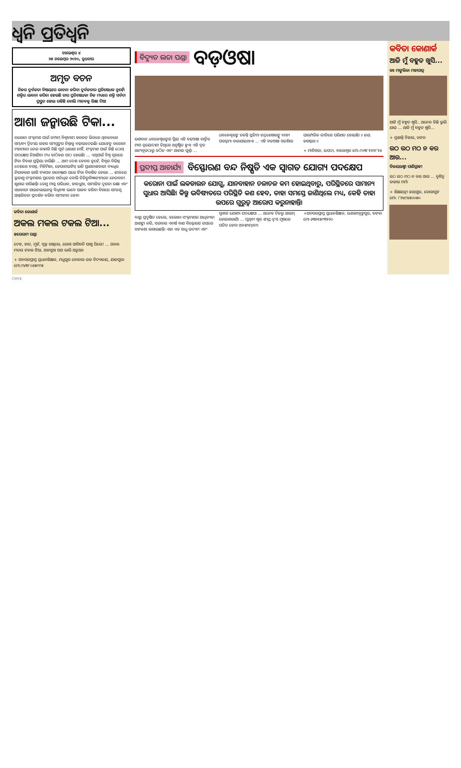ଧ୍ୱନି ପ୍ରତିଧ୍ୱନି
ବାଲେଶ୍ୱର ୪
୨୫ ନଭେମ୍ବର ୨୦୨୦, ବୁଧବାର
ଅମୃତ ବଚନ
ନିଜର ଦୁର୍ବଳତା ବିଷୟରେ ଭାବନା କରିବା ଦୁର୍ବଳତାର ପ୍ରତିଷେଧକ ନୁହେଁ। ଶକ୍ତିର ଭାବନା କରିବା ହେଉଛି ତାର ପ୍ରତିଷେଧକ। ନିଜ ମଧ୍ୟରେ ଶକ୍ତି ସର୍ବଦା ପ୍ରସ୍ତୁତ ହୋଇ ରହିଛି ବୋଲି ମାନବକୁ ଶିକ୍ଷା ଦିଅ।
ଆଶା ଜନ୍ମାଉଛି ଟିକା...
କରୋନା ସଂକ୍ରମଣ ପାଇଁ ତମାମ୍ ବିଶ୍ୱବାସୀ ହରକତ୍ ଭିତରେ ଥିବାବେଳେ ସମ୍ଭାବ୍ୟ ଦ୍ୱିତୀୟ ଲହର ସମସ୍ତଙ୍କର ଚିନ୍ତାକୁ ବଢ଼ାଇଦେଇଛି। ଯେହେତୁ କରୋନା ମହାମାରୀ ନେଇ କାହାରି କିଛି ପୂର୍ବ ଧାରଣା ନାହିଁ, ସଂକ୍ରମଣ ପାଇଁ କିଛି ଠୋସ୍ ପଦକ୍ଷେପ ନିଆଯିବା ମଧ୍ୟ କାଠିକର ପାଠ ହେଉଛି। ... ଏଥିପାଇଁ ବିଶ୍ୱ ସ୍ତରରେ ଟିକା ବିକାଶ ପ୍ରକ୍ରିୟା ଚାଲିଛି। ... ଆମ ଦେଶ କେବଳ ନୁହେଁ, ବିଶ୍ୱର ବିଭିନ୍ନ ଦେଶରେ ବସନ୍ତ, ମିଳିମିଳା, ହେପାଟାଇଟିସ୍ ଭଳି ପ୍ରାଣନାଶକାରୀ ବ୍ୟାଧିର ନିରାକରଣ ଲାଗି ବ୍ୟାପକ ଗବେଷଣା ପରେ ଟିକା ବିକଶିତ ହେଲା। ... ଶୀତରେ ଭୂତାଣୁ ସଂକ୍ରମଣର ପ୍ରକୋପ ସର୍ବାଧିକ ବୋଲି ଚିକିତ୍ସାବିଜ୍ଞାନୀମାନେ ଚେତାବନୀ ଶୁଣାଇ ସାରିଛନ୍ତି। ତେଣୁ ମାସ୍କ ପରିଧାନ, ହାତଧୁଆ, ସାମାଜିକ ଦୂରତା ରକ୍ଷା ଏବଂ ସରକାରୀ ଗାଇଡଲାଇନକୁ ବିଧିବଦ୍ଧ ଭାବେ ପାଳନ କରିବା ବିଗରେ ସମସ୍ତେ ଆନ୍ତରିକତା ପ୍ରଦର୍ଶନ କରିବା ସମୀଚୀନ ହେବ।
କବିତା କୋଣାର୍କ
ଅକଲ ମକଲ ଟକଲ ଟିଆ...
ହରେରାମ ପଣ୍ଡା
ଦେହ, ହାତ, ମୁହଁ, ସ୍ୱଚ୍ଛ ରଖିଲେ, ରୋଗ ଆସିବନି ପାଖୁ ପିଲେ! ... ଅକଲ ମକଲ ଟକଲ ଟିଆ, ଅଳସୁଆ ପଣ ଭାରି ଅଡୁଆ॥
+ ଅବସରପ୍ରାପ୍ତ ପ୍ରଧାନଶିକ୍ଷକ, ମଧୁପୁର ନୋଡାଲ ଉଚ୍ଚ ବିଦ୍ୟାଳୟ, ଯାଜପୁର। ମୋ:୯୪୩୮୦୬୫୯୯୫
ବିଦ୍ୟୁତ ଲତା ପଣ୍ଡା
ବଡ଼ଓଷା
ଭଗବାନ ଧବଳେଶ୍ୱରଙ୍କର ପ୍ରିୟ ଏହି ବଡ଼ଓଷା କାର୍ତ୍ତିକ ମାସ ତ୍ରୟୋଦଶୀ ତିଥିରେ ଅନୁଷ୍ଠିତ ହୁଏ। ଏହି ବ୍ରତ ଅନ୍ୟବ୍ରତଠାରୁ କଠିନ ଏବଂ ଆଚାର ପୂର୍ଣ୍ଣ। ... ଧବଳେଶ୍ୱରଙ୍କ ଚଳନ୍ତି ପ୍ରତିମା ଚନ୍ଦ୍ରଶେଖରଙ୍କୁ ବାହ୍ୟ ପରକ୍ରମା କରାଯାଇଥାଏ। ... ଏହି ବଡ଼ଓଷା ଓଡ଼ିଶାର ପାରମ୍ପରିକ ରୀତିରେ ପରିଣତ ହୋଇଛି। ॥ ଜୟ ଜଗନ୍ନାଥ ॥
+ ମାଟିଗଡ଼ା, ଊପଦା, ବାଲେଶ୍ୱର ମୋ.୯୦୩୮୧୨୨୮୨୬
ପ୍ରଦୀପ୍ତ ଆଚାର୍ଯ୍ୟ
ବିସ୍ଫୋରଣ ବନ୍ଦ ନିଷ୍ପତି ଏକ ସ୍ୱାଗତ ଯୋଗ୍ୟ ପଦକ୍ଷେପ
କରୋନା ପାଇଁ ଲକଡାଉନ ଯୋଗୁ, ଯାନବାହାନ ଚଳାଚଳ କମ ହୋଇଥିବାରୁ, ପରିସ୍ଥିତରେ ସାମାନ୍ୟ ସୁଧାର ଆସିଛି। କିନ୍ତୁ ଭବିଷ୍ୟତରେ ପରିସ୍ଥିତି କଣ ହେବ, ତାହା ସମସ୍ତେ ଜାଣିଥିଲେ ମଧ୍ୟ, କେହି ତାହା ଉପରେ ଗୁରୁତ୍ୱ ଆରୋପ କରୁନାହାନ୍ତି।
ବାୟୁ ପ୍ରଦୂଷିତ ହେଲେ, କରୋନା ସଂକ୍ରମଣର ଆଧିକ୍ୟତା ଆଶଙ୍କା କରି, ସରକାର ଏବର୍ଷ ବାଣ ବିସ୍ଫୋରଣ ଉପରେ କଟକଣା ଲଗାଇଛନ୍ତି। ଏହା ଏକ ସାଧୁ ଉଦ୍ୟମ ଏବଂ ସ୍ୱାଗତ ଯୋଗ୍ୟ ପଦକ୍ଷେପ। ... ଅନେକ ଦିନରୁ ଆରମ୍ଭ ହୋଇଗଲାଣି। ... ପୃଥିବୀ ଖୁବ୍ ଶୀଘ୍ର ଧ୍ୱଂସ ମୁଖରେ ପତିତ ହେବା ଅବଶ୍ୟମ୍ଭାବୀ।
+ଅବସରପ୍ରାପ୍ତ ପ୍ରଧାନଶିକ୍ଷକ, ଊଣାଶୀବ୍ରହ୍ମପୁର, କଟକ। ମୋ-୬୩୭୧୫୯୩୨୨୦
କବିତା କୋଣାର୍କ
ଆଜି ମୁଁ ବହୁତ ଖୁସି...
ଡଃ ମାଙ୍ଗଲିକା ମହାପାତ୍ର
ଆଜି ମୁଁ ବହୁତ ଖୁସି.. ଅନେକ କିଛି ଭୁଲି ଯାଇ ... ଆଜି ମୁଁ ବହୁତ ଖୁସି...
+ ପ୍ରଶାନ୍ତି ବିହାର, କଟକ
ଉଠ ଉଠ ମଠ ନ କର ଆଉ...
ବିଜୟଲକ୍ଷ୍ମୀ ପାଣିଗ୍ରାହୀ
ଉଠ ଉଠ ମଠ ନ କର ଆଉ ... ବୁଝିବୁ ତାହାର ମର୍ମ।
+ ଶିକ୍ଷୟତ୍ରୀ ଜୟପୁର, କୋରାପୁଟ ମୋ: ୮୨୪୯୪୫୦୦୫୦
CMYK